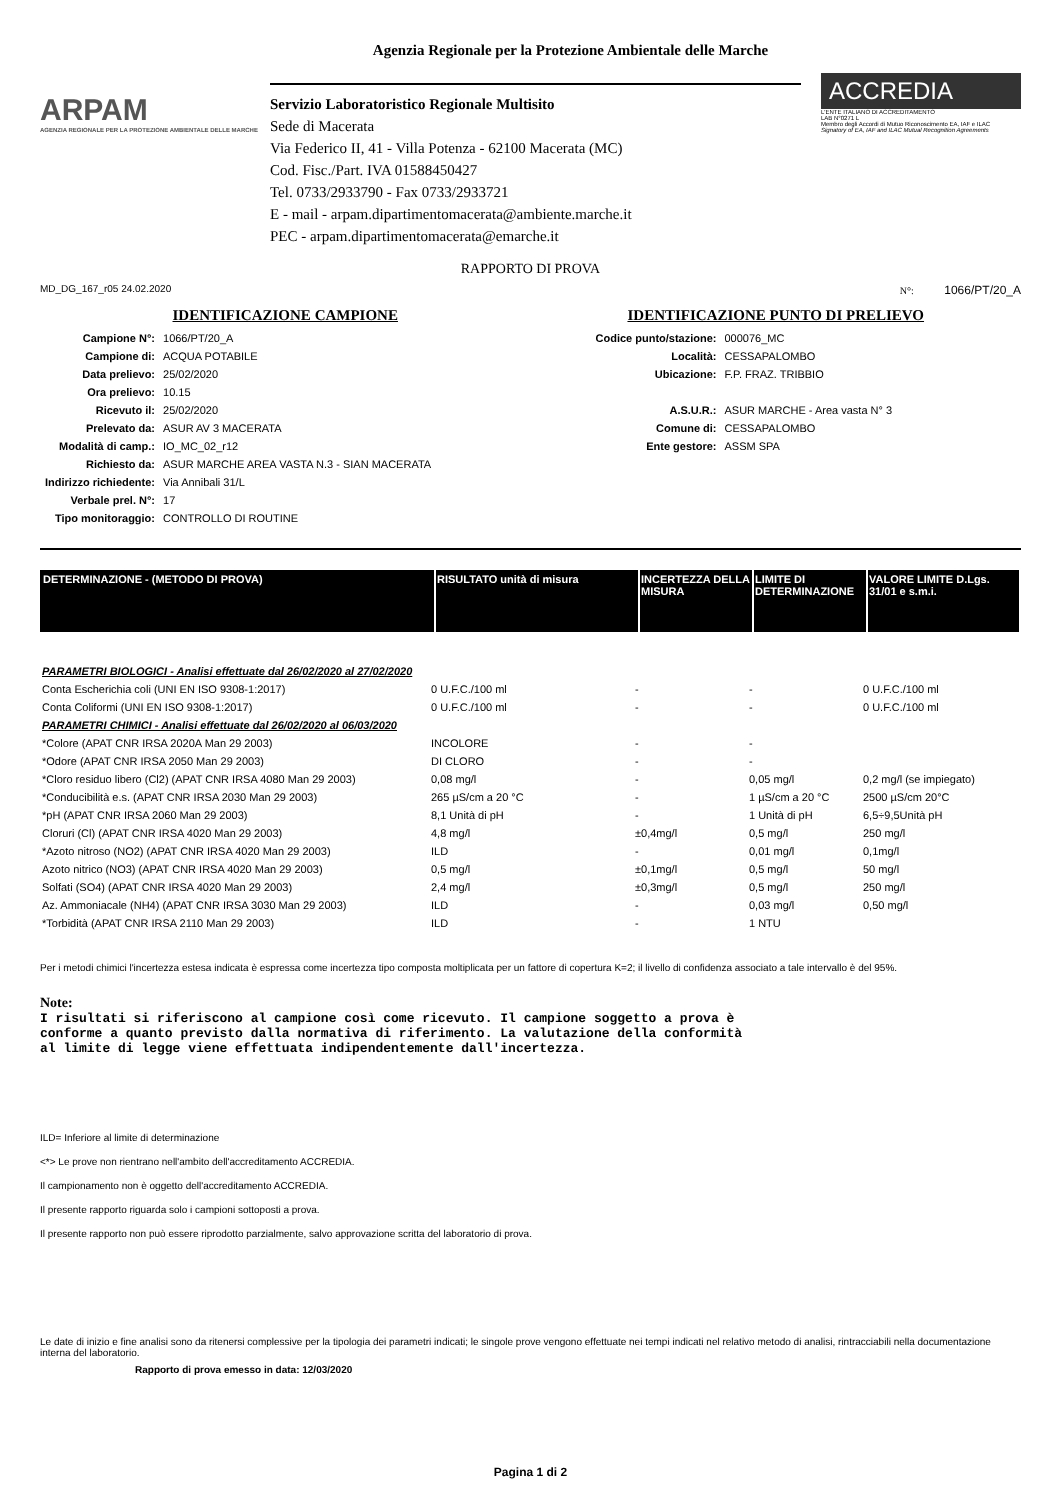Agenzia Regionale per la Protezione Ambientale delle Marche
ARPAM
AGENZIA REGIONALE PER LA PROTEZIONE AMBIENTALE DELLE MARCHE
Servizio Laboratoristico Regionale Multisito
Sede di Macerata
Via Federico II, 41 - Villa Potenza - 62100 Macerata (MC)
Cod. Fisc./Part. IVA 01588450427
Tel. 0733/2933790 - Fax 0733/2933721
E - mail - arpam.dipartimentomacerata@ambiente.marche.it
PEC - arpam.dipartimentomacerata@emarche.it
ACCREDIA
L'ENTE ITALIANO DI ACCREDITAMENTO
LAB N°0271 L
Membro degli Accordi di Mutuo Riconoscimento EA, IAF e ILAC
Signatory of EA, IAF and ILAC Mutual Recognition Agreements
RAPPORTO DI PROVA
MD_DG_167_r05 24.02.2020 N°: 1066/PT/20_A
IDENTIFICAZIONE CAMPIONE
| Campione N°: | 1066/PT/20_A |
| Campione di: | ACQUA POTABILE |
| Data prelievo: | 25/02/2020 |
| Ora prelievo: | 10.15 |
| Ricevuto il: | 25/02/2020 |
| Prelevato da: | ASUR AV 3 MACERATA |
| Modalità di camp.: | IO_MC_02_r12 |
| Richiesto da: | ASUR MARCHE AREA VASTA N.3 - SIAN MACERATA |
| Indirizzo richiedente: | Via Annibali 31/L |
| Verbale prel. N°: | 17 |
| Tipo monitoraggio: | CONTROLLO DI ROUTINE |
IDENTIFICAZIONE PUNTO DI PRELIEVO
| Codice punto/stazione: | 000076_MC |
| Località: | CESSAPALOMBO |
| Ubicazione: | F.P. FRAZ. TRIBBIO |
| A.S.U.R.: | ASUR MARCHE - Area vasta N° 3 |
| Comune di: | CESSAPALOMBO |
| Ente gestore: | ASSM SPA |
| DETERMINAZIONE - (METODO DI PROVA) | RISULTATO unità di misura | INCERTEZZA DELLA MISURA | LIMITE DI DETERMINAZIONE | VALORE LIMITE D.Lgs. 31/01 e s.m.i. |
| --- | --- | --- | --- | --- |
| PARAMETRI BIOLOGICI - Analisi effettuate dal 26/02/2020 al 27/02/2020 | | | | |
| Conta Escherichia coli (UNI EN ISO 9308-1:2017) | 0 U.F.C./100 ml | - | - | 0 U.F.C./100 ml |
| Conta Coliformi (UNI EN ISO 9308-1:2017) | 0 U.F.C./100 ml | - | - | 0 U.F.C./100 ml |
| PARAMETRI CHIMICI - Analisi effettuate dal 26/02/2020 al 06/03/2020 | | | | |
| *Colore (APAT CNR IRSA 2020A Man 29 2003) | INCOLORE | - | - | |
| *Odore (APAT CNR IRSA 2050 Man 29 2003) | DI CLORO | - | - | |
| *Cloro residuo libero (Cl2) (APAT CNR IRSA 4080 Man 29 2003) | 0,08 mg/l | - | 0,05 mg/l | 0,2 mg/l (se impiegato) |
| *Conducibilità e.s. (APAT CNR IRSA 2030 Man 29 2003) | 265 µS/cm a 20 °C | - | 1 µS/cm a 20 °C | 2500 µS/cm 20°C |
| *pH (APAT CNR IRSA 2060 Man 29 2003) | 8,1 Unità di pH | - | 1 Unità di pH | 6,5÷9,5Unità pH |
| Cloruri (Cl) (APAT CNR IRSA 4020 Man 29 2003) | 4,8 mg/l | ±0,4mg/l | 0,5 mg/l | 250 mg/l |
| *Azoto nitroso (NO2) (APAT CNR IRSA 4020 Man 29 2003) | ILD | - | 0,01 mg/l | 0,1mg/l |
| Azoto nitrico (NO3) (APAT CNR IRSA 4020 Man 29 2003) | 0,5 mg/l | ±0,1mg/l | 0,5 mg/l | 50 mg/l |
| Solfati (SO4) (APAT CNR IRSA 4020 Man 29 2003) | 2,4 mg/l | ±0,3mg/l | 0,5 mg/l | 250 mg/l |
| Az. Ammoniacale (NH4) (APAT CNR IRSA 3030 Man 29 2003) | ILD | - | 0,03 mg/l | 0,50 mg/l |
| *Torbidità (APAT CNR IRSA 2110 Man 29 2003) | ILD | - | 1 NTU | |
Per i metodi chimici l'incertezza estesa indicata è espressa come incertezza tipo composta moltiplicata per un fattore di copertura K=2; il livello di confidenza associato a tale intervallo è del 95%.
Note:
I risultati si riferiscono al campione così come ricevuto. Il campione soggetto a prova è
conforme a quanto previsto dalla normativa di riferimento. La valutazione della conformità
al limite di legge viene effettuata indipendentemente dall'incertezza.
ILD= Inferiore al limite di determinazione
<*> Le prove non rientrano nell'ambito dell'accreditamento ACCREDIA.
Il campionamento non è oggetto dell'accreditamento ACCREDIA.
Il presente rapporto riguarda solo i campioni sottoposti a prova.
Il presente rapporto non può essere riprodotto parzialmente, salvo approvazione scritta del laboratorio di prova.
Le date di inizio e fine analisi sono da ritenersi complessive per la tipologia dei parametri indicati; le singole prove vengono effettuate nei tempi indicati nel relativo metodo di analisi, rintracciabili nella documentazione interna del laboratorio.
Rapporto di prova emesso in data: 12/03/2020
Pagina 1 di 2